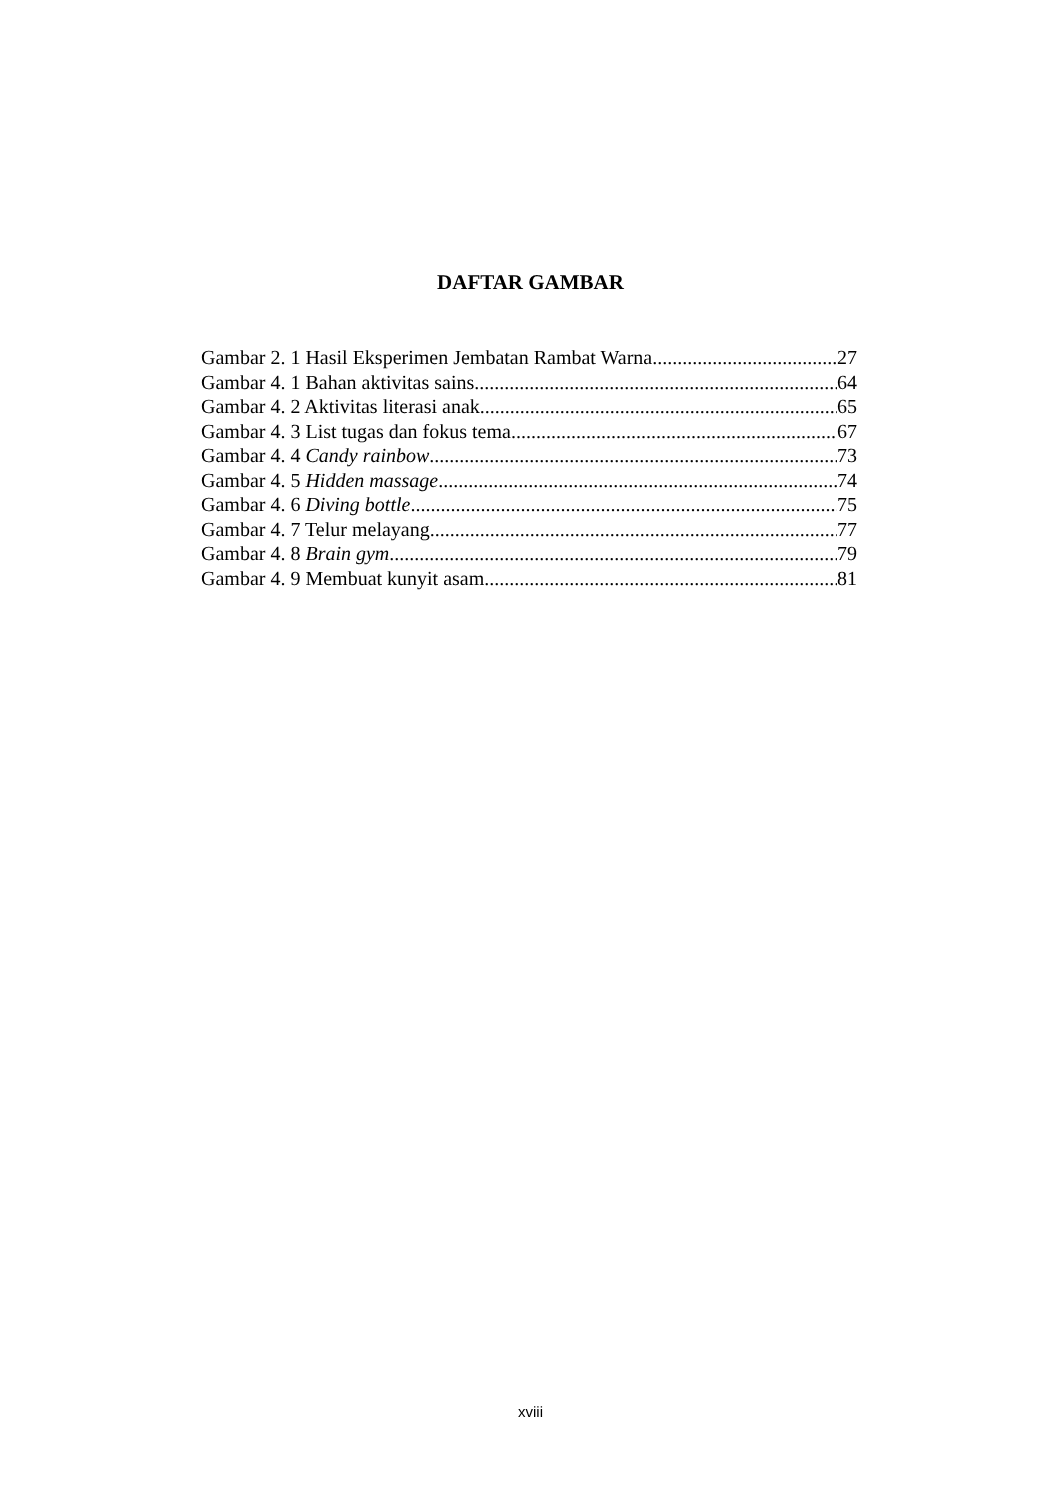DAFTAR GAMBAR
Gambar 2. 1 Hasil Eksperimen Jembatan Rambat Warna 27
Gambar 4. 1 Bahan aktivitas sains 64
Gambar 4. 2 Aktivitas literasi anak 65
Gambar 4. 3 List tugas dan fokus tema 67
Gambar 4. 4 Candy rainbow 73
Gambar 4. 5 Hidden massage 74
Gambar 4. 6 Diving bottle 75
Gambar 4. 7 Telur melayang 77
Gambar 4. 8 Brain gym 79
Gambar 4. 9 Membuat kunyit asam 81
xviii